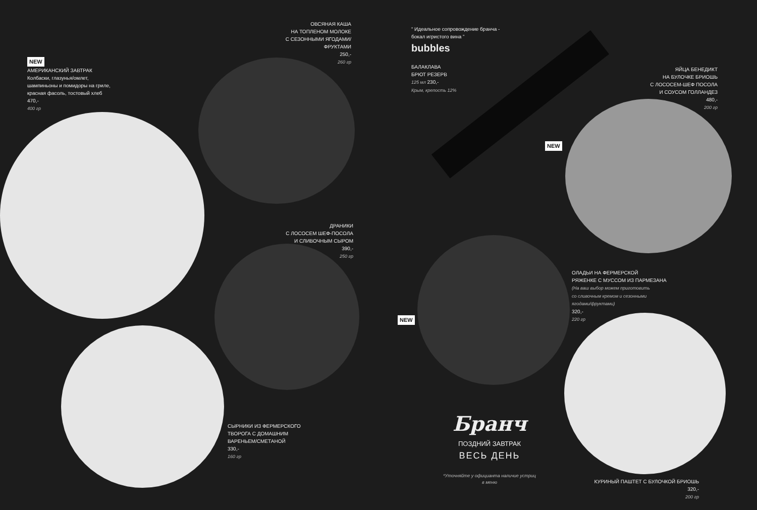NEW
АМЕРИКАНСКИЙ ЗАВТРАК
Колбаски, глазунья/омлет,
шампиньоны и помидоры на гриле,
красная фасоль, тостовый хлеб
470,-
400 гр
ОВСЯНАЯ КАША
НА ТОПЛЕНОМ МОЛОКЕ
С СЕЗОННЫМИ ЯГОДАМИ/
ФРУКТАМИ
250,-
260 гр
“ Идеальное сопровождение бранча -
бокал игристого вина ”
bubbles
БАЛАКЛАВА
БРЮТ РЕЗЕРВ
125 мл 230,-
Крым, крепость 12%
ЯЙЦА БЕНЕДИКТ
НА БУЛОЧКЕ БРИОШЬ
С ЛОСОСЕМ-ШЕФ ПОСОЛА
И СОУСОМ ГОЛЛАНДЕЗ
480,-
200 гр
NEW
ДРАНИКИ
С ЛОСОСЕМ ШЕФ-ПОСОЛА
И СЛИВОЧНЫМ СЫРОМ
390,-
250 гр
ОЛАДЬИ НА ФЕРМЕРСКОЙ
РЯЖЕНКЕ С МУССОМ ИЗ ПАРМЕЗАНА
(На ваш выбор можем приготовить
со сливочным кремом и сезонными
ягодами/фруктами)
320,-
220 гр
NEW
СЫРНИКИ ИЗ ФЕРМЕРСКОГО
ТВОРОГА С ДОМАШНИМ
ВАРЕНЬЕМ/СМЕТАНОЙ
330,-
160 гр
Бранч
ПОЗДНИЙ ЗАВТРАК
ВЕСЬ ДЕНЬ
*Уточняйте у официанта наличие устриц
в меню
КУРИНЫЙ ПАШТЕТ С БУЛОЧКОЙ БРИОШЬ
320,-
200 гр